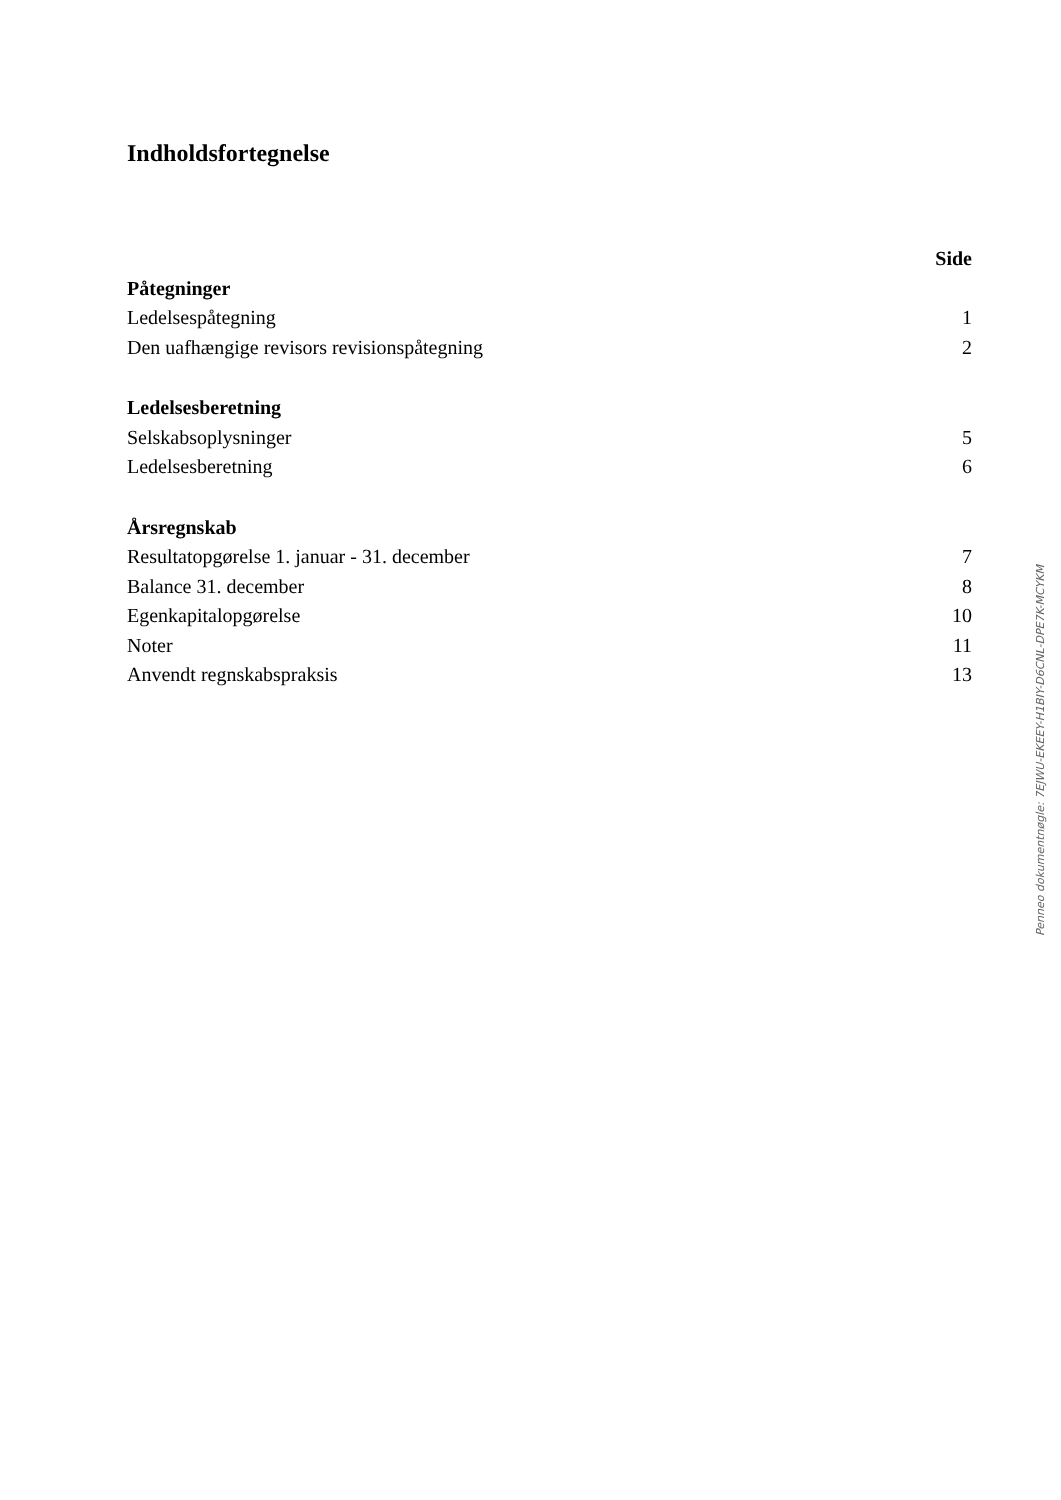Indholdsfortegnelse
| | Side |
| Påtegninger | |
| Ledelsespåtegning | 1 |
| Den uafhængige revisors revisionspåtegning | 2 |
| Ledelsesberetning | |
| Selskabsoplysninger | 5 |
| Ledelsesberetning | 6 |
| Årsregnskab | |
| Resultatopgørelse 1. januar - 31. december | 7 |
| Balance 31. december | 8 |
| Egenkapitalopgørelse | 10 |
| Noter | 11 |
| Anvendt regnskabspraksis | 13 |
Penneo dokumentnøgle: 7EJWU-EKEEY-H1BIY-D6CNL-DPE7K-MCYKM